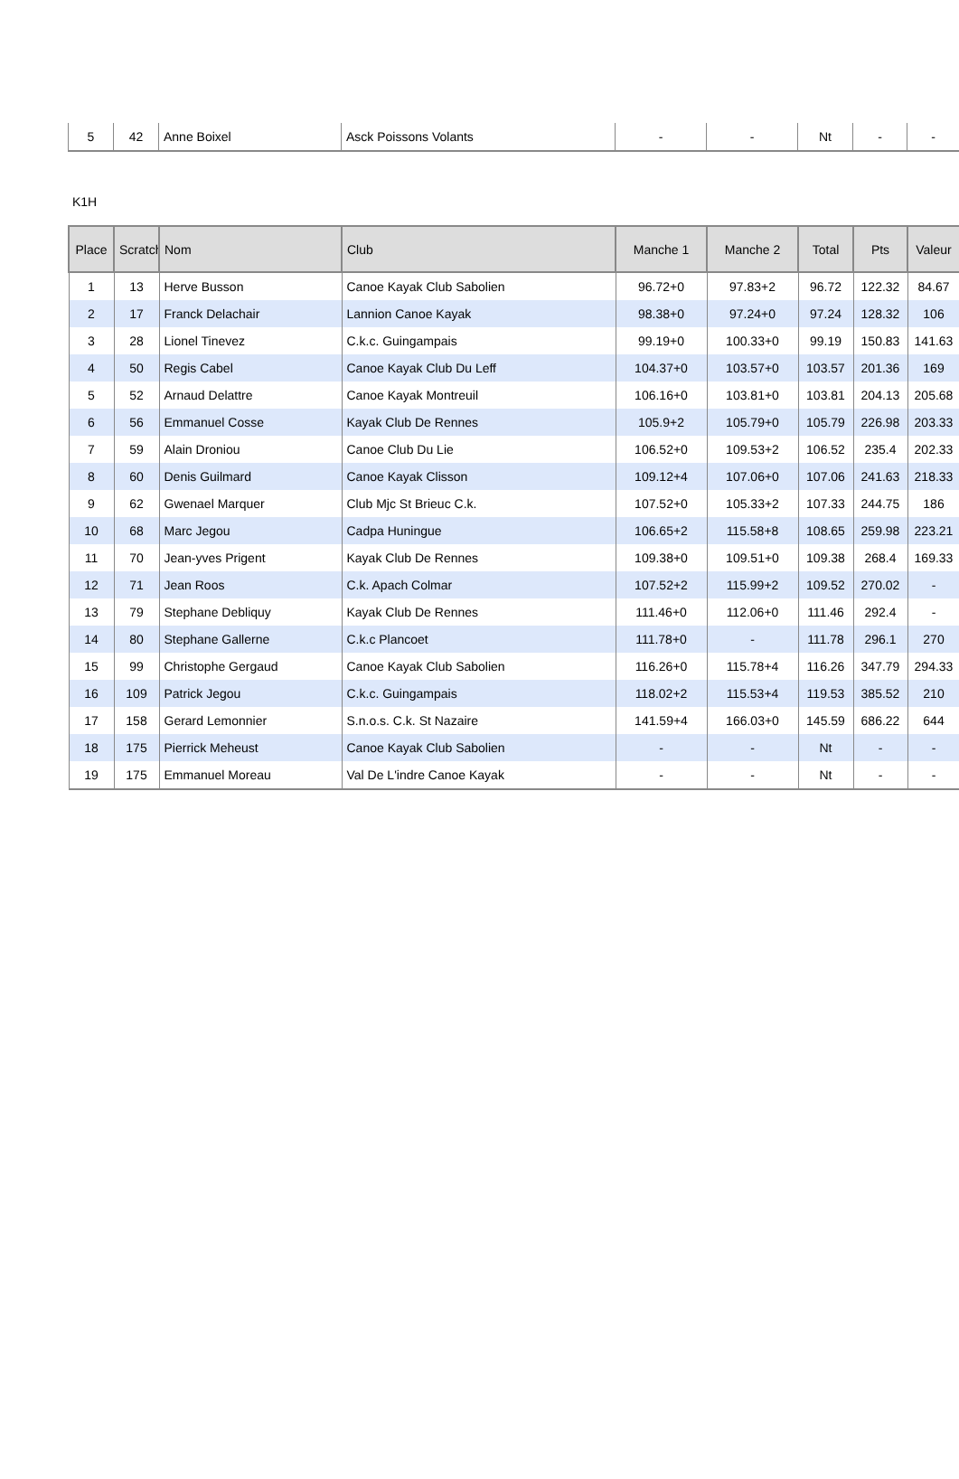| 5 | 42 | Anne Boixel | Asck Poissons Volants | - | - | Nt | - | - |
K1H
| Place | Scratch | Nom | Club | Manche 1 | Manche 2 | Total | Pts | Valeur |
| --- | --- | --- | --- | --- | --- | --- | --- | --- |
| 1 | 13 | Herve Busson | Canoe Kayak Club Sabolien | 96.72+0 | 97.83+2 | 96.72 | 122.32 | 84.67 |
| 2 | 17 | Franck Delachair | Lannion Canoe Kayak | 98.38+0 | 97.24+0 | 97.24 | 128.32 | 106 |
| 3 | 28 | Lionel Tinevez | C.k.c. Guingampais | 99.19+0 | 100.33+0 | 99.19 | 150.83 | 141.63 |
| 4 | 50 | Regis Cabel | Canoe Kayak Club Du Leff | 104.37+0 | 103.57+0 | 103.57 | 201.36 | 169 |
| 5 | 52 | Arnaud Delattre | Canoe Kayak Montreuil | 106.16+0 | 103.81+0 | 103.81 | 204.13 | 205.68 |
| 6 | 56 | Emmanuel Cosse | Kayak Club De Rennes | 105.9+2 | 105.79+0 | 105.79 | 226.98 | 203.33 |
| 7 | 59 | Alain Droniou | Canoe Club Du Lie | 106.52+0 | 109.53+2 | 106.52 | 235.4 | 202.33 |
| 8 | 60 | Denis Guilmard | Canoe Kayak Clisson | 109.12+4 | 107.06+0 | 107.06 | 241.63 | 218.33 |
| 9 | 62 | Gwenael Marquer | Club Mjc St Brieuc C.k. | 107.52+0 | 105.33+2 | 107.33 | 244.75 | 186 |
| 10 | 68 | Marc Jegou | Cadpa Huningue | 106.65+2 | 115.58+8 | 108.65 | 259.98 | 223.21 |
| 11 | 70 | Jean-yves Prigent | Kayak Club De Rennes | 109.38+0 | 109.51+0 | 109.38 | 268.4 | 169.33 |
| 12 | 71 | Jean Roos | C.k. Apach Colmar | 107.52+2 | 115.99+2 | 109.52 | 270.02 | - |
| 13 | 79 | Stephane Debliquy | Kayak Club De Rennes | 111.46+0 | 112.06+0 | 111.46 | 292.4 | - |
| 14 | 80 | Stephane Gallerne | C.k.c Plancoet | 111.78+0 | - | 111.78 | 296.1 | 270 |
| 15 | 99 | Christophe Gergaud | Canoe Kayak Club Sabolien | 116.26+0 | 115.78+4 | 116.26 | 347.79 | 294.33 |
| 16 | 109 | Patrick Jegou | C.k.c. Guingampais | 118.02+2 | 115.53+4 | 119.53 | 385.52 | 210 |
| 17 | 158 | Gerard Lemonnier | S.n.o.s. C.k. St Nazaire | 141.59+4 | 166.03+0 | 145.59 | 686.22 | 644 |
| 18 | 175 | Pierrick Meheust | Canoe Kayak Club Sabolien | - | - | Nt | - | - |
| 19 | 175 | Emmanuel Moreau | Val De L'indre Canoe Kayak | - | - | Nt | - | - |